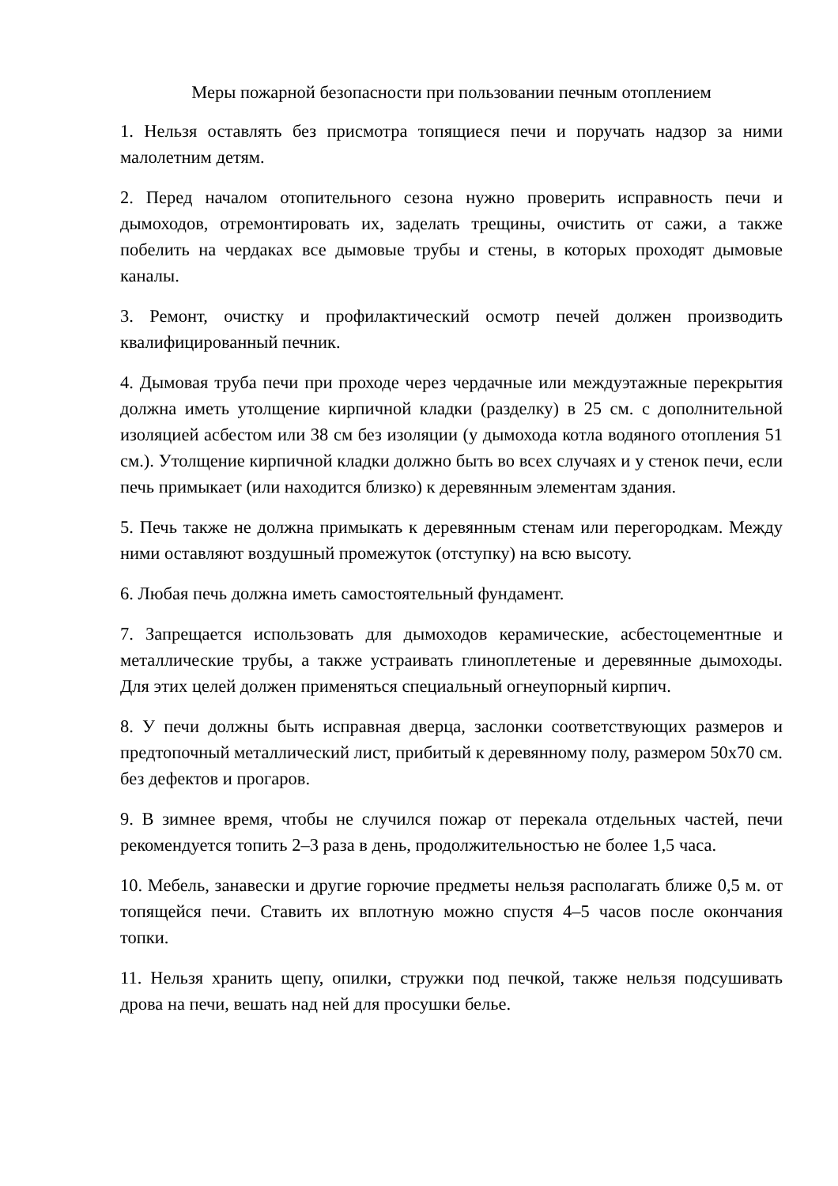Меры пожарной безопасности при пользовании печным отоплением
1. Нельзя оставлять без присмотра топящиеся печи и поручать надзор за ними малолетним детям.
2. Перед началом отопительного сезона нужно проверить исправность печи и дымоходов, отремонтировать их, заделать трещины, очистить от сажи, а также побелить на чердаках все дымовые трубы и стены, в которых проходят дымовые каналы.
3. Ремонт, очистку и профилактический осмотр печей должен производить квалифицированный печник.
4. Дымовая труба печи при проходе через чердачные или междуэтажные перекрытия должна иметь утолщение кирпичной кладки (разделку) в 25 см. с дополнительной изоляцией асбестом или 38 см без изоляции (у дымохода котла водяного отопления 51 см.). Утолщение кирпичной кладки должно быть во всех случаях и у стенок печи, если печь примыкает (или находится близко) к деревянным элементам здания.
5. Печь также не должна примыкать к деревянным стенам или перегородкам. Между ними оставляют воздушный промежуток (отступку) на всю высоту.
6. Любая печь должна иметь самостоятельный фундамент.
7. Запрещается использовать для дымоходов керамические, асбестоцементные и металлические трубы, а также устраивать глиноплетеные и деревянные дымоходы. Для этих целей должен применяться специальный огнеупорный кирпич.
8. У печи должны быть исправная дверца, заслонки соответствующих размеров и предтопочный металлический лист, прибитый к деревянному полу, размером 50х70 см. без дефектов и прогаров.
9. В зимнее время, чтобы не случился пожар от перекала отдельных частей, печи рекомендуется топить 2–3 раза в день, продолжительностью не более 1,5 часа.
10. Мебель, занавески и другие горючие предметы нельзя располагать ближе 0,5 м. от топящейся печи. Ставить их вплотную можно спустя 4–5 часов после окончания топки.
11. Нельзя хранить щепу, опилки, стружки под печкой, также нельзя подсушивать дрова на печи, вешать над ней для просушки белье.